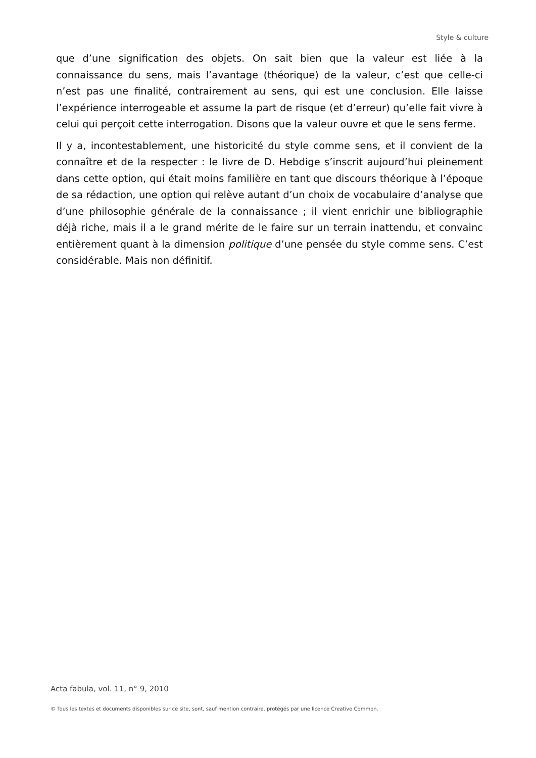Style & culture
que d’une signification des objets. On sait bien que la valeur est liée à la connaissance du sens, mais l’avantage (théorique) de la valeur, c’est que celle-ci n’est pas une finalité, contrairement au sens, qui est une conclusion. Elle laisse l’expérience interrogeable et assume la part de risque (et d’erreur) qu’elle fait vivre à celui qui perçoit cette interrogation. Disons que la valeur ouvre et que le sens ferme.
Il y a, incontestablement, une historicité du style comme sens, et il convient de la connaître et de la respecter : le livre de D. Hebdige s’inscrit aujourd’hui pleinement dans cette option, qui était moins familière en tant que discours théorique à l’époque de sa rédaction, une option qui relève autant d’un choix de vocabulaire d’analyse que d’une philosophie générale de la connaissance ; il vient enrichir une bibliographie déjà riche, mais il a le grand mérite de le faire sur un terrain inattendu, et convainc entièrement quant à la dimension politique d’une pensée du style comme sens. C’est considérable. Mais non définitif.
Acta fabula, vol. 11, n° 9, 2010
© Tous les textes et documents disponibles sur ce site, sont, sauf mention contraire, protégés par une licence Creative Common.